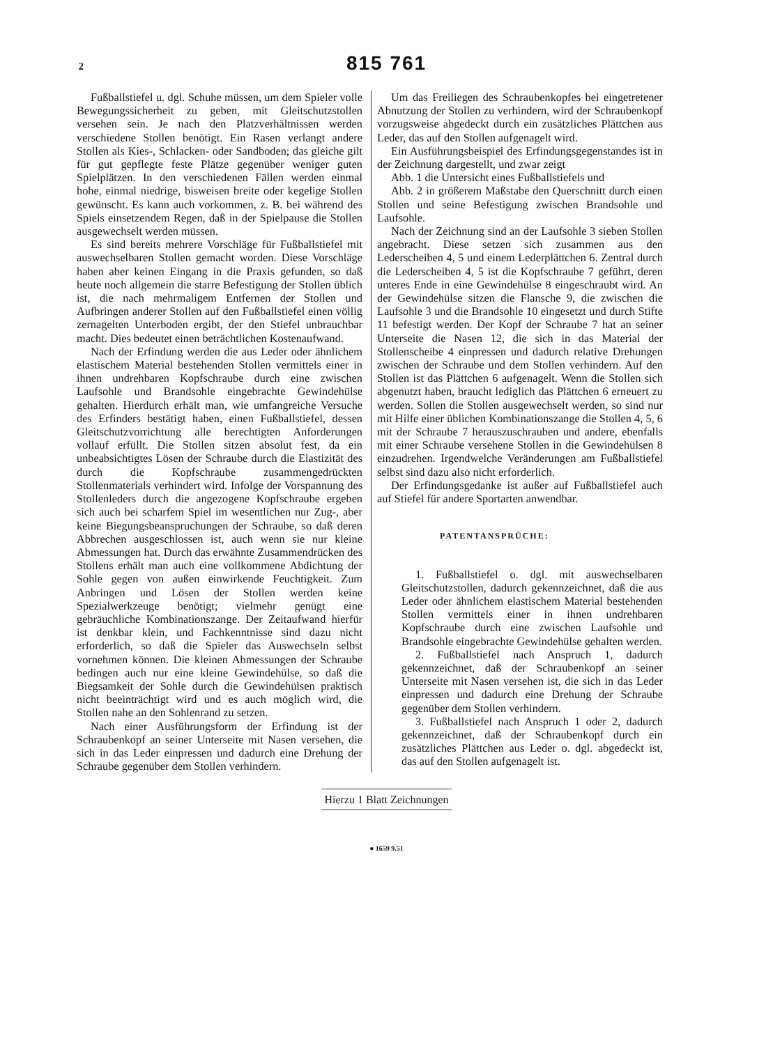2
815 761
Fußballstiefel u. dgl. Schuhe müssen, um dem Spieler volle Bewegungssicherheit zu geben, mit Gleitschutzstollen versehen sein. Je nach den Platzverhältnissen werden verschiedene Stollen benötigt. Ein Rasen verlangt andere Stollen als Kies-, Schlacken- oder Sandboden; das gleiche gilt für gut gepflegte feste Plätze gegenüber weniger guten Spielplätzen. In den verschiedenen Fällen werden einmal hohe, einmal niedrige, bisweisen breite oder kegelige Stollen gewünscht. Es kann auch vorkommen, z. B. bei während des Spiels einsetzendem Regen, daß in der Spielpause die Stollen ausgewechselt werden müssen.
Es sind bereits mehrere Vorschläge für Fußballstiefel mit auswechselbaren Stollen gemacht worden. Diese Vorschläge haben aber keinen Eingang in die Praxis gefunden, so daß heute noch allgemein die starre Befestigung der Stollen üblich ist, die nach mehrmaligem Entfernen der Stollen und Aufbringen anderer Stollen auf den Fußballstiefel einen völlig zernagelten Unterboden ergibt, der den Stiefel unbrauchbar macht. Dies bedeutet einen beträchtlichen Kostenaufwand.
Nach der Erfindung werden die aus Leder oder ähnlichem elastischem Material bestehenden Stollen vermittels einer in ihnen undrehbaren Kopfschraube durch eine zwischen Laufsohle und Brandsohle eingebrachte Gewindehülse gehalten. Hierdurch erhält man, wie umfangreiche Versuche des Erfinders bestätigt haben, einen Fußballstiefel, dessen Gleitschutzvorrichtung alle berechtigten Anforderungen vollauf erfüllt. Die Stollen sitzen absolut fest, da ein unbeabsichtigtes Lösen der Schraube durch die Elastizität des durch die Kopfschraube zusammengedrückten Stollenmaterials verhindert wird. Infolge der Vorspannung des Stollenleders durch die angezogene Kopfschraube ergeben sich auch bei scharfem Spiel im wesentlichen nur Zug-, aber keine Biegungsbeanspruchungen der Schraube, so daß deren Abbrechen ausgeschlossen ist, auch wenn sie nur kleine Abmessungen hat. Durch das erwähnte Zusammendrücken des Stollens erhält man auch eine vollkommene Abdichtung der Sohle gegen von außen einwirkende Feuchtigkeit. Zum Anbringen und Lösen der Stollen werden keine Spezialwerkzeuge benötigt; vielmehr genügt eine gebräuchliche Kombinationszange. Der Zeitaufwand hierfür ist denkbar klein, und Fachkenntnisse sind dazu nicht erforderlich, so daß die Spieler das Auswechseln selbst vornehmen können. Die kleinen Abmessungen der Schraube bedingen auch nur eine kleine Gewindehülse, so daß die Biegsamkeit der Sohle durch die Gewindehülsen praktisch nicht beeinträchtigt wird und es auch möglich wird, die Stollen nahe an den Sohlenrand zu setzen.
Nach einer Ausführungsform der Erfindung ist der Schraubenkopf an seiner Unterseite mit Nasen versehen, die sich in das Leder einpressen und dadurch eine Drehung der Schraube gegenüber dem Stollen verhindern.
Um das Freiliegen des Schraubenkopfes bei eingetretener Abnutzung der Stollen zu verhindern, wird der Schraubenkopf vorzugsweise abgedeckt durch ein zusätzliches Plättchen aus Leder, das auf den Stollen aufgenagelt wird.
Ein Ausführungsbeispiel des Erfindungsgegenstandes ist in der Zeichnung dargestellt, und zwar zeigt
Abb. 1 die Untersicht eines Fußballstiefels und
Abb. 2 in größerem Maßstabe den Querschnitt durch einen Stollen und seine Befestigung zwischen Brandsohle und Laufsohle.
Nach der Zeichnung sind an der Laufsohle 3 sieben Stollen angebracht. Diese setzen sich zusammen aus den Lederscheiben 4, 5 und einem Lederplättchen 6. Zentral durch die Lederscheiben 4, 5 ist die Kopfschraube 7 geführt, deren unteres Ende in eine Gewindehülse 8 eingeschraubt wird. An der Gewindehülse sitzen die Flansche 9, die zwischen die Laufsohle 3 und die Brandsohle 10 eingesetzt und durch Stifte 11 befestigt werden. Der Kopf der Schraube 7 hat an seiner Unterseite die Nasen 12, die sich in das Material der Stollenscheibe 4 einpressen und dadurch relative Drehungen zwischen der Schraube und dem Stollen verhindern. Auf den Stollen ist das Plättchen 6 aufgenagelt. Wenn die Stollen sich abgenutzt haben, braucht lediglich das Plättchen 6 erneuert zu werden. Sollen die Stollen ausgewechselt werden, so sind nur mit Hilfe einer üblichen Kombinationszange die Stollen 4, 5, 6 mit der Schraube 7 herauszuschrauben und andere, ebenfalls mit einer Schraube versehene Stollen in die Gewindehülsen 8 einzudrehen. Irgendwelche Veränderungen am Fußballstiefel selbst sind dazu also nicht erforderlich.
Der Erfindungsgedanke ist außer auf Fußballstiefel auch auf Stiefel für andere Sportarten anwendbar.
PATENTANSPRÜCHE:
1. Fußballstiefel o. dgl. mit auswechselbaren Gleitschutzstollen, dadurch gekennzeichnet, daß die aus Leder oder ähnlichem elastischem Material bestehenden Stollen vermittels einer in ihnen undrehbaren Kopfschraube durch eine zwischen Laufsohle und Brandsohle eingebrachte Gewindehülse gehalten werden.
2. Fußballstiefel nach Anspruch 1, dadurch gekennzeichnet, daß der Schraubenkopf an seiner Unterseite mit Nasen versehen ist, die sich in das Leder einpressen und dadurch eine Drehung der Schraube gegenüber dem Stollen verhindern.
3. Fußballstiefel nach Anspruch 1 oder 2, dadurch gekennzeichnet, daß der Schraubenkopf durch ein zusätzliches Plättchen aus Leder o. dgl. abgedeckt ist, das auf den Stollen aufgenagelt ist.
Hierzu 1 Blatt Zeichnungen
● 1659 9.51